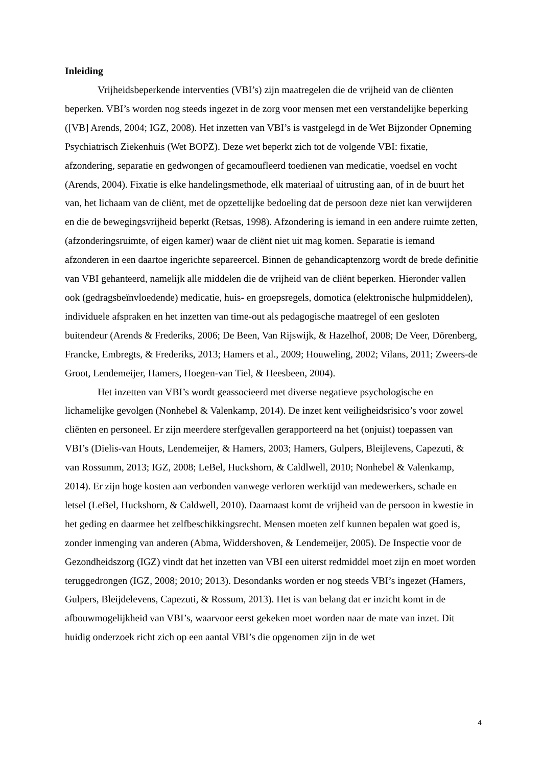Inleiding
Vrijheidsbeperkende interventies (VBI’s) zijn maatregelen die de vrijheid van de cliënten beperken. VBI’s worden nog steeds ingezet in de zorg voor mensen met een verstandelijke beperking ([VB] Arends, 2004; IGZ, 2008). Het inzetten van VBI’s is vastgelegd in de Wet Bijzonder Opneming Psychiatrisch Ziekenhuis (Wet BOPZ). Deze wet beperkt zich tot de volgende VBI: fixatie, afzondering, separatie en gedwongen of gecamoufleerd toedienen van medicatie, voedsel en vocht (Arends, 2004). Fixatie is elke handelingsmethode, elk materiaal of uitrusting aan, of in de buurt het van, het lichaam van de cliënt, met de opzettelijke bedoeling dat de persoon deze niet kan verwijderen en die de bewegingsvrijheid beperkt (Retsas, 1998). Afzondering is iemand in een andere ruimte zetten, (afzonderingsruimte, of eigen kamer) waar de cliënt niet uit mag komen. Separatie is iemand afzonderen in een daartoe ingerichte separeercel. Binnen de gehandicaptenzorg wordt de brede definitie van VBI gehanteerd, namelijk alle middelen die de vrijheid van de cliënt beperken. Hieronder vallen ook (gedragsbeïnvloedende) medicatie, huis- en groepsregels, domotica (elektronische hulpmiddelen), individuele afspraken en het inzetten van time-out als pedagogische maatregel of een gesloten buitendeur (Arends & Frederiks, 2006; De Been, Van Rijswijk, & Hazelhof, 2008; De Veer, Dörenberg, Francke, Embregts, & Frederiks, 2013; Hamers et al., 2009; Houweling, 2002; Vilans, 2011; Zweers-de Groot, Lendemeijer, Hamers, Hoegen-van Tiel, & Heesbeen, 2004).
Het inzetten van VBI’s wordt geassocieerd met diverse negatieve psychologische en lichamelijke gevolgen (Nonhebel & Valenkamp, 2014). De inzet kent veiligheidsrisico’s voor zowel cliënten en personeel. Er zijn meerdere sterfgevallen gerapporteerd na het (onjuist) toepassen van VBI’s (Dielis-van Houts, Lendemeijer, & Hamers, 2003; Hamers, Gulpers, Bleijlevens, Capezuti, & van Rossumm, 2013; IGZ, 2008; LeBel, Huckshorn, & Caldlwell, 2010; Nonhebel & Valenkamp, 2014). Er zijn hoge kosten aan verbonden vanwege verloren werktijd van medewerkers, schade en letsel (LeBel, Huckshorn, & Caldwell, 2010). Daarnaast komt de vrijheid van de persoon in kwestie in het geding en daarmee het zelfbeschikkingsrecht. Mensen moeten zelf kunnen bepalen wat goed is, zonder inmenging van anderen (Abma, Widdershoven, & Lendemeijer, 2005). De Inspectie voor de Gezondheidszorg (IGZ) vindt dat het inzetten van VBI een uiterst redmiddel moet zijn en moet worden teruggedrongen (IGZ, 2008; 2010; 2013). Desondanks worden er nog steeds VBI’s ingezet (Hamers, Gulpers, Bleijdelevens, Capezuti, & Rossum, 2013). Het is van belang dat er inzicht komt in de afbouwmogelijkheid van VBI’s, waarvoor eerst gekeken moet worden naar de mate van inzet. Dit huidig onderzoek richt zich op een aantal VBI’s die opgenomen zijn in de wet
4